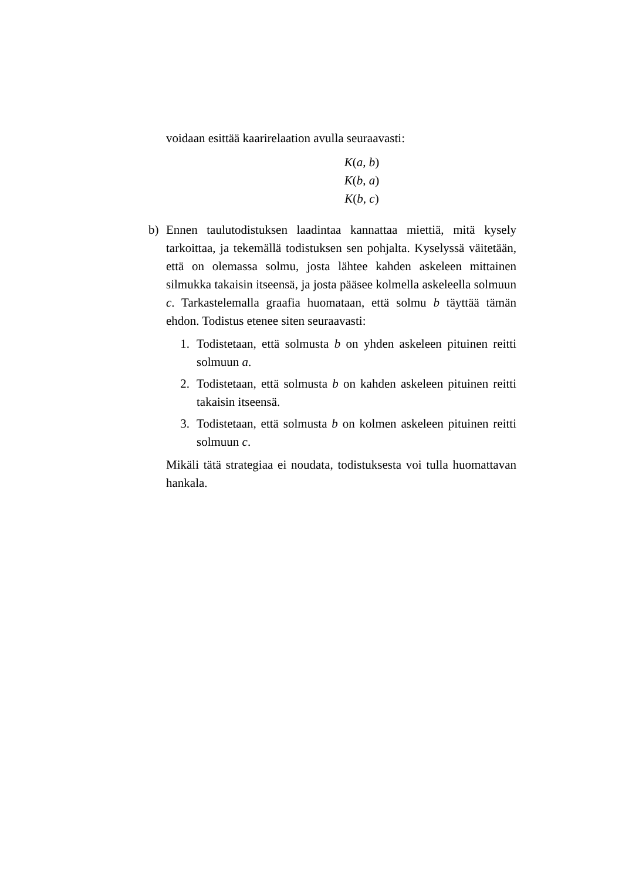voidaan esittää kaarirelaation avulla seuraavasti:
K(a, b)
K(b, a)
K(b, c)
b) Ennen taulutodistuksen laadintaa kannattaa miettiä, mitä kysely tarkoittaa, ja tekemällä todistuksen sen pohjalta. Kyselyssä väitetään, että on olemassa solmu, josta lähtee kahden askeleen mittainen silmukka takaisin itseensä, ja josta pääsee kolmella askeleella solmuun c. Tarkastelemalla graafia huomataan, että solmu b täyttää tämän ehdon. Todistus etenee siten seuraavasti:
1. Todistetaan, että solmusta b on yhden askeleen pituinen reitti solmuun a.
2. Todistetaan, että solmusta b on kahden askeleen pituinen reitti takaisin itseensä.
3. Todistetaan, että solmusta b on kolmen askeleen pituinen reitti solmuun c.
Mikäli tätä strategiaa ei noudata, todistuksesta voi tulla huomattavan hankala.